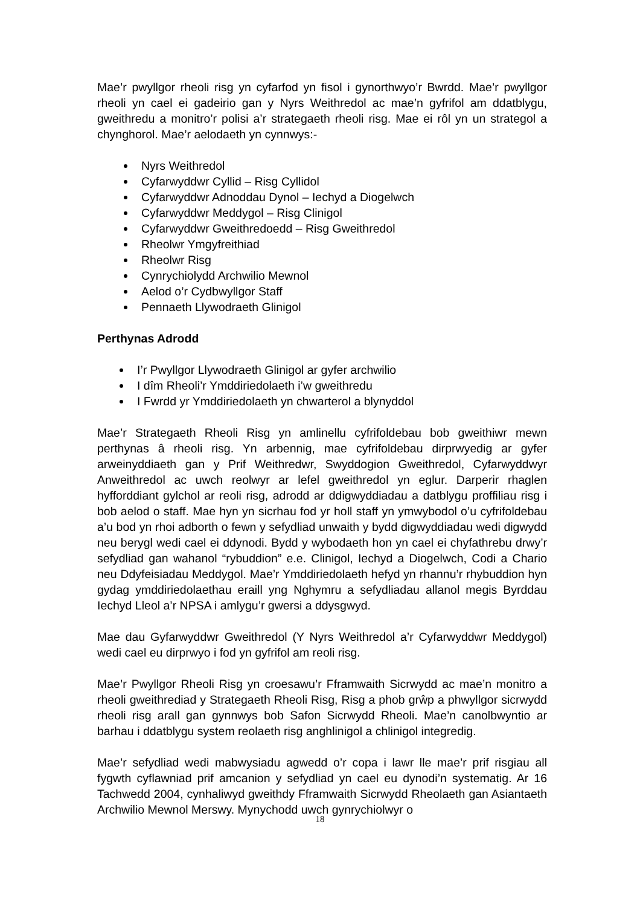Mae’r pwyllgor rheoli risg yn cyfarfod yn fisol i gynorthwyo’r Bwrdd. Mae’r pwyllgor rheoli yn cael ei gadeirio gan y Nyrs Weithredol ac mae’n gyfrifol am ddatblygu, gweithredu a monitro’r polisi a’r strategaeth rheoli risg. Mae ei rôl yn un strategol a chynghorol. Mae’r aelodaeth yn cynnwys:-
Nyrs Weithredol
Cyfarwyddwr Cyllid – Risg Cyllidol
Cyfarwyddwr Adnoddau Dynol – Iechyd a Diogelwch
Cyfarwyddwr Meddygol – Risg Clinigol
Cyfarwyddwr Gweithredoedd – Risg Gweithredol
Rheolwr Ymgyfreithiad
Rheolwr Risg
Cynrychiolydd Archwilio Mewnol
Aelod o’r Cydbwyllgor Staff
Pennaeth Llywodraeth Glinigol
Perthynas Adrodd
I’r Pwyllgor Llywodraeth Glinigol ar gyfer archwilio
I dîm Rheoli’r Ymddiriedolaeth i’w gweithredu
I Fwrdd yr Ymddiriedolaeth yn chwarterol a blynyddol
Mae’r Strategaeth Rheoli Risg yn amlinellu cyfrifoldebau bob gweithiwr mewn perthynas â rheoli risg. Yn arbennig, mae cyfrifoldebau dirprwyedig ar gyfer arweinyddiaeth gan y Prif Weithredwr, Swyddogion Gweithredol, Cyfarwyddwyr Anweithredol ac uwch reolwyr ar lefel gweithredol yn eglur. Darperir rhaglen hyfforddiant gylchol ar reoli risg, adrodd ar ddigwyddiadau a datblygu proffiliau risg i bob aelod o staff. Mae hyn yn sicrhau fod yr holl staff yn ymwybodol o’u cyfrifoldebau a’u bod yn rhoi adborth o fewn y sefydliad unwaith y bydd digwyddiadau wedi digwydd neu berygl wedi cael ei ddynodi. Bydd y wybodaeth hon yn cael ei chyfathrebu drwy’r sefydliad gan wahanol “rybuddion” e.e. Clinigol, Iechyd a Diogelwch, Codi a Chario neu Ddyfeisiadau Meddygol. Mae’r Ymddiriedolaeth hefyd yn rhannu’r rhybuddion hyn gydag ymddiriedolaethau eraill yng Nghymru a sefydliadau allanol megis Byrddau Iechyd Lleol a’r NPSA i amlygu’r gwersi a ddysgwyd.
Mae dau Gyfarwyddwr Gweithredol (Y Nyrs Weithredol a’r Cyfarwyddwr Meddygol) wedi cael eu dirprwyo i fod yn gyfrifol am reoli risg.
Mae’r Pwyllgor Rheoli Risg yn croesawu’r Fframwaith Sicrwydd ac mae’n monitro a rheoli gweithrediad y Strategaeth Rheoli Risg, Risg a phob grŵp a phwyllgor sicrwydd rheoli risg arall gan gynnwys bob Safon Sicrwydd Rheoli. Mae’n canolbwyntio ar barhau i ddatblygu system reolaeth risg anghlinigol a chlinigol integredig.
Mae’r sefydliad wedi mabwysiadu agwedd o’r copa i lawr lle mae’r prif risgiau all fygwth cyflawniad prif amcanion y sefydliad yn cael eu dynodi’n systematig. Ar 16 Tachwedd 2004, cynhaliwyd gweithdy Fframwaith Sicrwydd Rheolaeth gan Asiantaeth Archwilio Mewnol Merswy. Mynychodd uwch gynrychiolwyr o
18